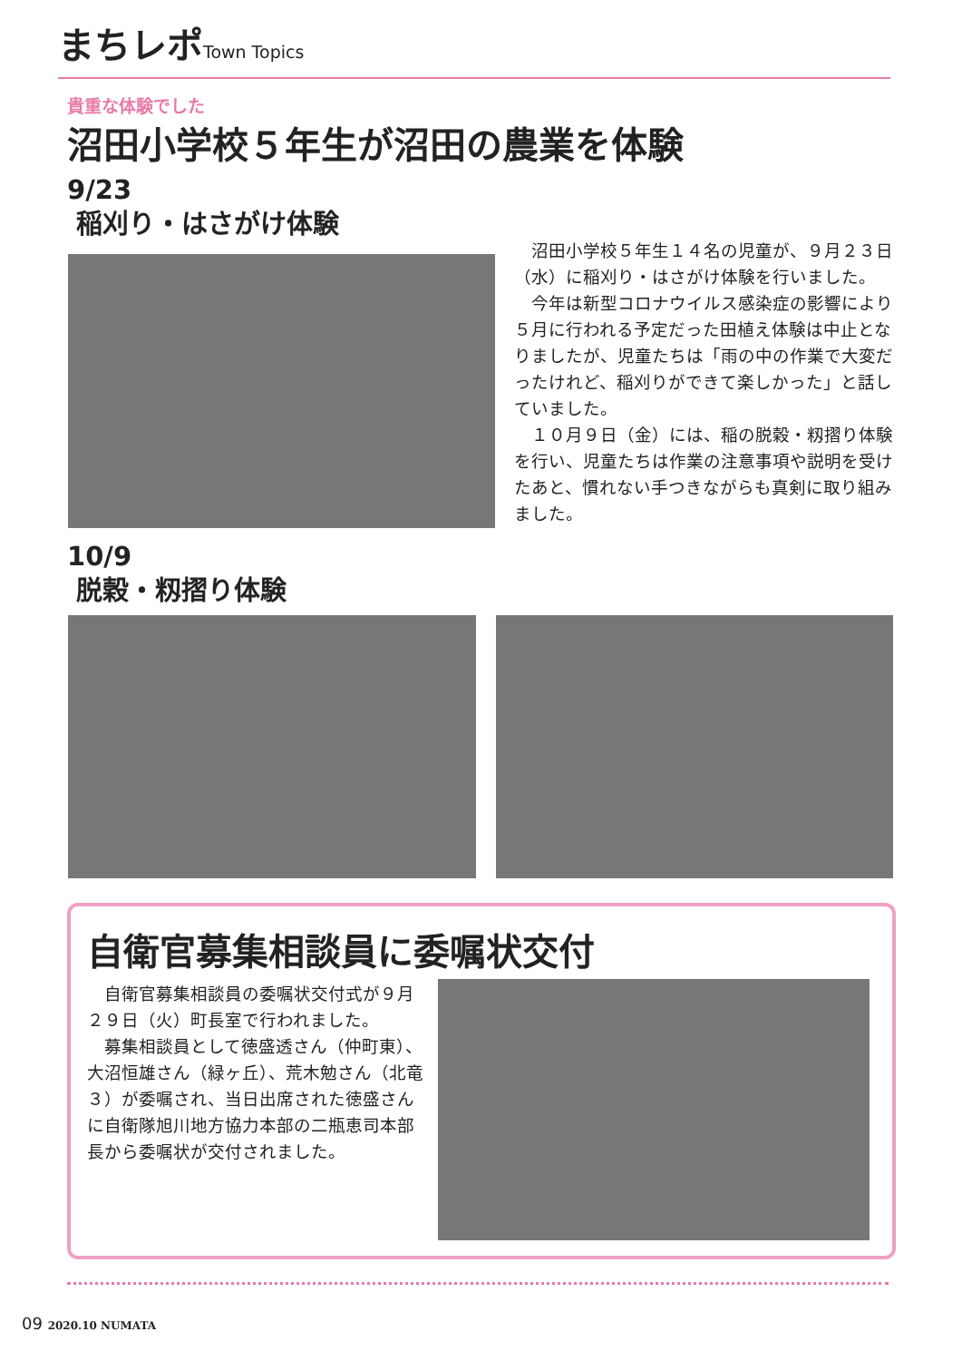まちレポ Town Topics
貴重な体験でした
沼田小学校５年生が沼田の農業を体験
9/23
稲刈り・はさがけ体験
　沼田小学校５年生１４名の児童が、９月２３日（水）に稲刈り・はさがけ体験を行いました。
　今年は新型コロナウイルス感染症の影響により５月に行われる予定だった田植え体験は中止となりましたが、児童たちは「雨の中の作業で大変だったけれど、稲刈りができて楽しかった」と話していました。
　１０月９日（金）には、稲の脱穀・籾摺り体験を行い、児童たちは作業の注意事項や説明を受けたあと、慣れない手つきながらも真剣に取り組みました。
10/9
脱穀・籾摺り体験
自衛官募集相談員に委嘱状交付
　自衛官募集相談員の委嘱状交付式が９月２９日（火）町長室で行われました。
　募集相談員として徳盛透さん（仲町東）、大沼恒雄さん（緑ヶ丘）、荒木勉さん（北竜３）が委嘱され、当日出席された徳盛さんに自衛隊旭川地方協力本部の二瓶恵司本部長から委嘱状が交付されました。
09 2020.10 NUMATA